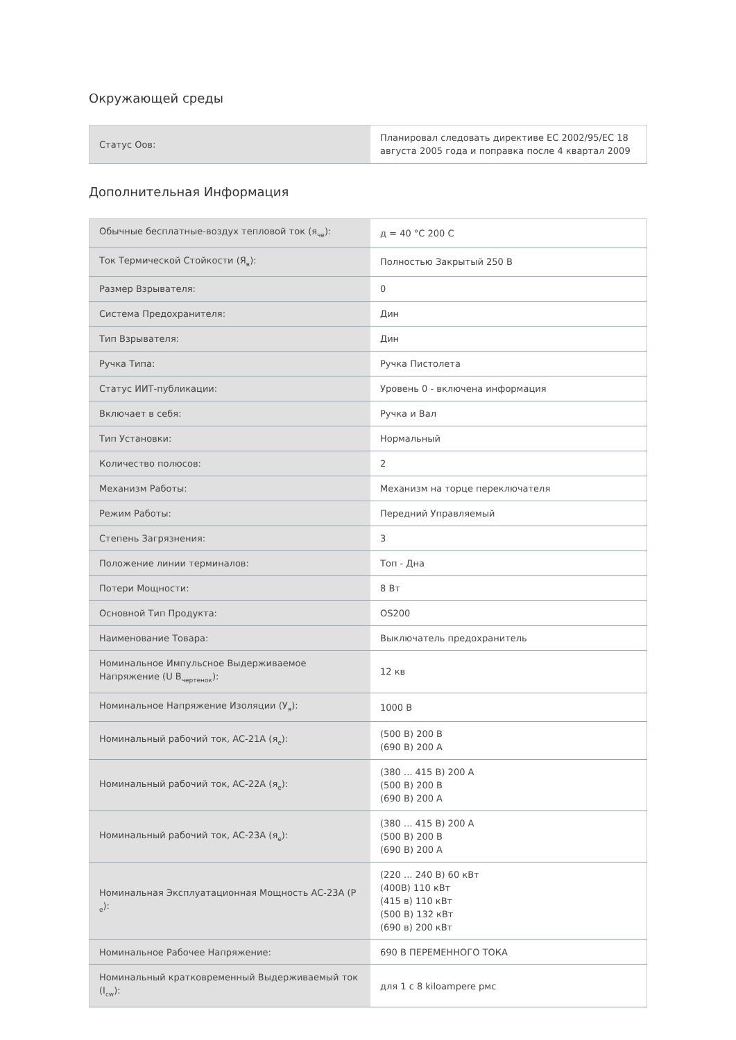Окружающей среды
| Статус Оов: | Планировал следовать директиве EC 2002/95/EC 18 августа 2005 года и поправка после 4 квартал 2009 |
Дополнительная Информация
| Обычные бесплатные-воздух тепловой ток (я<sub>че</sub>): | д = 40 °C 200 С |
| Ток Термической Стойкости (Я<sub>в</sub>): | Полностью Закрытый 250 В |
| Размер Взрывателя: | 0 |
| Система Предохранителя: | Дин |
| Тип Взрывателя: | Дин |
| Ручка Типа: | Ручка Пистолета |
| Статус ИИТ-публикации: | Уровень 0 - включена информация |
| Включает в себя: | Ручка и Вал |
| Тип Установки: | Нормальный |
| Количество полюсов: | 2 |
| Механизм Работы: | Механизм на торце переключателя |
| Режим Работы: | Передний Управляемый |
| Степень Загрязнения: | 3 |
| Положение линии терминалов: | Топ - Дна |
| Потери Мощности: | 8 Вт |
| Основной Тип Продукта: | OS200 |
| Наименование Товара: | Выключатель предохранитель |
| Номинальное Импульсное Выдерживаемое Напряжение (U В<sub>чертенок</sub>): | 12 кв |
| Номинальное Напряжение Изоляции (У<sub>я</sub>): | 1000 В |
| Номинальный рабочий ток, AC-21A (я<sub>e</sub>): | (500 В) 200 В (690 В) 200 А |
| Номинальный рабочий ток, AC-22A (я<sub>e</sub>): | (380 ... 415 В) 200 А (500 В) 200 В (690 В) 200 А |
| Номинальный рабочий ток, AC-23A (я<sub>e</sub>): | (380 ... 415 В) 200 А (500 В) 200 В (690 В) 200 А |
| Номинальная Эксплуатационная Мощность AC-23A (P <sub>e</sub>): | (220 ... 240 В) 60 кВт (400В) 110 кВт (415 в) 110 кВт (500 В) 132 кВт (690 в) 200 кВт |
| Номинальное Рабочее Напряжение: | 690 В ПЕРЕМЕННОГО ТОКА |
| Номинальный кратковременный Выдерживаемый ток (I<sub>cw</sub>): | для 1 с 8 kiloampere рмс |